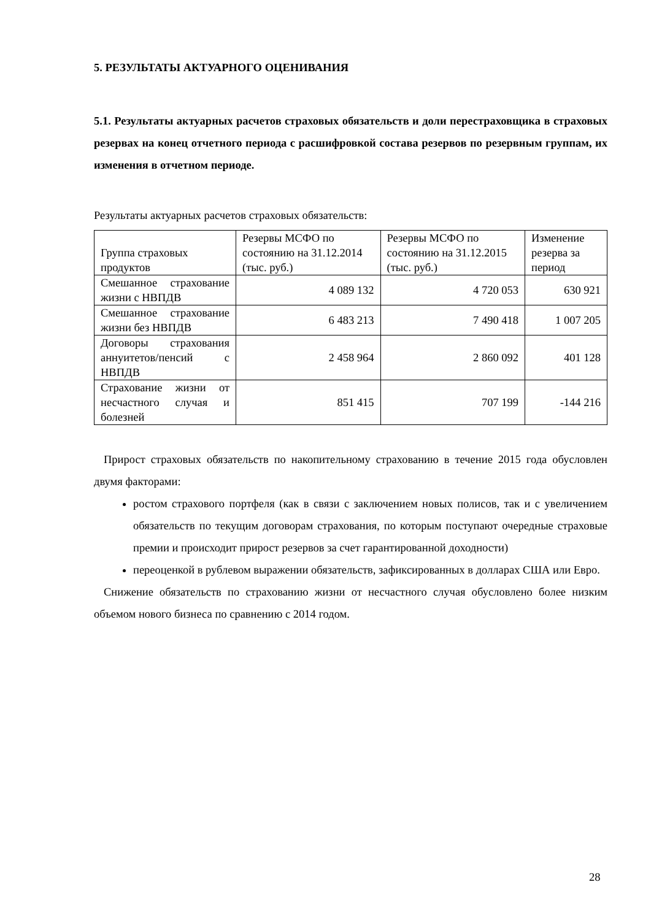5. РЕЗУЛЬТАТЫ АКТУАРНОГО ОЦЕНИВАНИЯ
5.1. Результаты актуарных расчетов страховых обязательств и доли перестраховщика в страховых резервах на конец отчетного периода с расшифровкой состава резервов по резервным группам, их изменения в отчетном периоде.
Результаты актуарных расчетов страховых обязательств:
| Группа страховых продуктов | Резервы МСФО по состоянию на 31.12.2014 (тыс. руб.) | Резервы МСФО по состоянию на 31.12.2015 (тыс. руб.) | Изменение резерва за период |
| Смешанное страхование жизни с НВПДВ | 4 089 132 | 4 720 053 | 630 921 |
| Смешанное страхование жизни без НВПДВ | 6 483 213 | 7 490 418 | 1 007 205 |
| Договоры страхования аннуитетов/пенсий с НВПДВ | 2 458 964 | 2 860 092 | 401 128 |
| Страхование жизни от несчастного случая и болезней | 851 415 | 707 199 | -144 216 |
Прирост страховых обязательств по накопительному страхованию в течение 2015 года обусловлен двумя факторами:
ростом страхового портфеля (как в связи с заключением новых полисов, так и с увеличением обязательств по текущим договорам страхования, по которым поступают очередные страховые премии и происходит прирост резервов за счет гарантированной доходности)
переоценкой в рублевом выражении обязательств, зафиксированных в долларах США или Евро.
Снижение обязательств по страхованию жизни от несчастного случая обусловлено более низким объемом нового бизнеса по сравнению с 2014 годом.
28